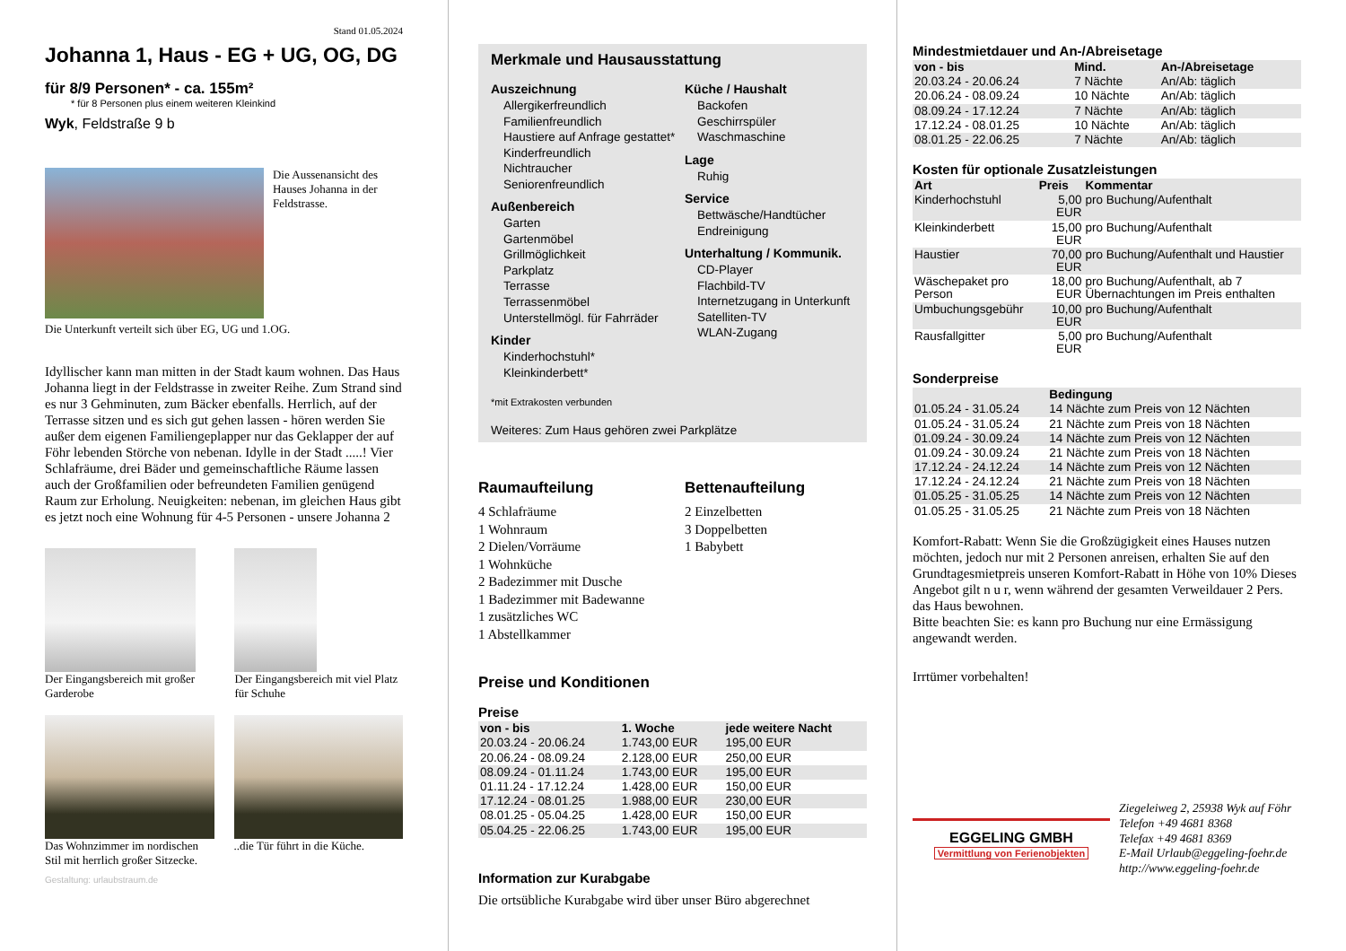Stand 01.05.2024
Johanna 1, Haus - EG + UG, OG, DG
für 8/9 Personen* - ca. 155m²
* für 8 Personen plus einem weiteren Kleinkind
Wyk, Feldstraße 9 b
Die Aussenansicht des Hauses Johanna in der Feldstrasse.
Die Unterkunft verteilt sich über EG, UG und 1.OG.
Idyllischer kann man mitten in der Stadt kaum wohnen. Das Haus Johanna liegt in der Feldstrasse in zweiter Reihe. Zum Strand sind es nur 3 Gehminuten, zum Bäcker ebenfalls. Herrlich, auf der Terrasse sitzen und es sich gut gehen lassen - hören werden Sie außer dem eigenen Familiengeplapper nur das Geklapper der auf Föhr lebenden Störche von nebenan. Idylle in der Stadt .....! Vier Schlafräume, drei Bäder und gemeinschaftliche Räume lassen auch der Großfamilien oder befreundeten Familien genügend Raum zur Erholung. Neuigkeiten: nebenan, im gleichen Haus gibt es jetzt noch eine Wohnung für 4-5 Personen - unsere Johanna 2
Der Eingangsbereich mit großer Garderobe
Der Eingangsbereich mit viel Platz für Schuhe
Das Wohnzimmer im nordischen Stil mit herrlich großer Sitzecke.
..die Tür führt in die Küche.
Gestaltung: urlaubstraum.de
Merkmale und Hausausstattung
Auszeichnung
Allergikerfreundlich
Familienfreundlich
Haustiere auf Anfrage gestattet*
Kinderfreundlich
Nichtraucher
Seniorenfreundlich
Außenbereich
Garten
Gartenmöbel
Grillmöglichkeit
Parkplatz
Terrasse
Terrassenmöbel
Unterstellmögl. für Fahrräder
Kinder
Kinderhochstuhl*
Kleinkinderbett*
Küche / Haushalt
Backofen
Geschirrspüler
Waschmaschine
Lage
Ruhig
Service
Bettwäsche/Handtücher
Endreinigung
Unterhaltung / Kommunik.
CD-Player
Flachbild-TV
Internetzugang in Unterkunft
Satelliten-TV
WLAN-Zugang
*mit Extrakosten verbunden
Weiteres: Zum Haus gehören zwei Parkplätze
Raumaufteilung
4 Schlafräume
1 Wohnraum
2 Dielen/Vorräume
1 Wohnküche
2 Badezimmer mit Dusche
1 Badezimmer mit Badewanne
1 zusätzliches WC
1 Abstellkammer
Bettenaufteilung
2 Einzelbetten
3 Doppelbetten
1 Babybett
Preise und Konditionen
Preise
| von - bis | 1. Woche | jede weitere Nacht |
| --- | --- | --- |
| 20.03.24 - 20.06.24 | 1.743,00 EUR | 195,00 EUR |
| 20.06.24 - 08.09.24 | 2.128,00 EUR | 250,00 EUR |
| 08.09.24 - 01.11.24 | 1.743,00 EUR | 195,00 EUR |
| 01.11.24 - 17.12.24 | 1.428,00 EUR | 150,00 EUR |
| 17.12.24 - 08.01.25 | 1.988,00 EUR | 230,00 EUR |
| 08.01.25 - 05.04.25 | 1.428,00 EUR | 150,00 EUR |
| 05.04.25 - 22.06.25 | 1.743,00 EUR | 195,00 EUR |
Information zur Kurabgabe
Die ortsübliche Kurabgabe wird über unser Büro abgerechnet
Mindestmietdauer und An-/Abreisetage
| von - bis | Mind. | An-/Abreisetage |
| --- | --- | --- |
| 20.03.24 - 20.06.24 | 7 Nächte | An/Ab: täglich |
| 20.06.24 - 08.09.24 | 10 Nächte | An/Ab: täglich |
| 08.09.24 - 17.12.24 | 7 Nächte | An/Ab: täglich |
| 17.12.24 - 08.01.25 | 10 Nächte | An/Ab: täglich |
| 08.01.25 - 22.06.25 | 7 Nächte | An/Ab: täglich |
Kosten für optionale Zusatzleistungen
| Art | Preis | Kommentar |
| --- | --- | --- |
| Kinderhochstuhl | 5,00 EUR | pro Buchung/Aufenthalt |
| Kleinkinderbett | 15,00 EUR | pro Buchung/Aufenthalt |
| Haustier | 70,00 EUR | pro Buchung/Aufenthalt und Haustier |
| Wäschepaket pro Person | 18,00 EUR | pro Buchung/Aufenthalt, ab 7 Übernachtungen im Preis enthalten |
| Umbuchungsgebühr | 10,00 EUR | pro Buchung/Aufenthalt |
| Rausfallgitter | 5,00 EUR | pro Buchung/Aufenthalt |
Sonderpreise
| | Bedingung |
| --- | --- |
| 01.05.24 - 31.05.24 | 14 Nächte zum Preis von 12 Nächten |
| 01.05.24 - 31.05.24 | 21 Nächte zum Preis von 18 Nächten |
| 01.09.24 - 30.09.24 | 14 Nächte zum Preis von 12 Nächten |
| 01.09.24 - 30.09.24 | 21 Nächte zum Preis von 18 Nächten |
| 17.12.24 - 24.12.24 | 14 Nächte zum Preis von 12 Nächten |
| 17.12.24 - 24.12.24 | 21 Nächte zum Preis von 18 Nächten |
| 01.05.25 - 31.05.25 | 14 Nächte zum Preis von 12 Nächten |
| 01.05.25 - 31.05.25 | 21 Nächte zum Preis von 18 Nächten |
Komfort-Rabatt: Wenn Sie die Großzügigkeit eines Hauses nutzen möchten, jedoch nur mit 2 Personen anreisen, erhalten Sie auf den Grundtagesmietpreis unseren Komfort-Rabatt in Höhe von 10% Dieses Angebot gilt n u r, wenn während der gesamten Verweildauer 2 Pers. das Haus bewohnen.
Bitte beachten Sie: es kann pro Buchung nur eine Ermässigung angewandt werden.
Irrtümer vorbehalten!
EGGELING GMBH
Vermittlung von Ferienobjekten
Ziegeleiweg 2, 25938 Wyk auf Föhr
Telefon +49 4681 8368
Telefax +49 4681 8369
E-Mail Urlaub@eggeling-foehr.de
http://www.eggeling-foehr.de